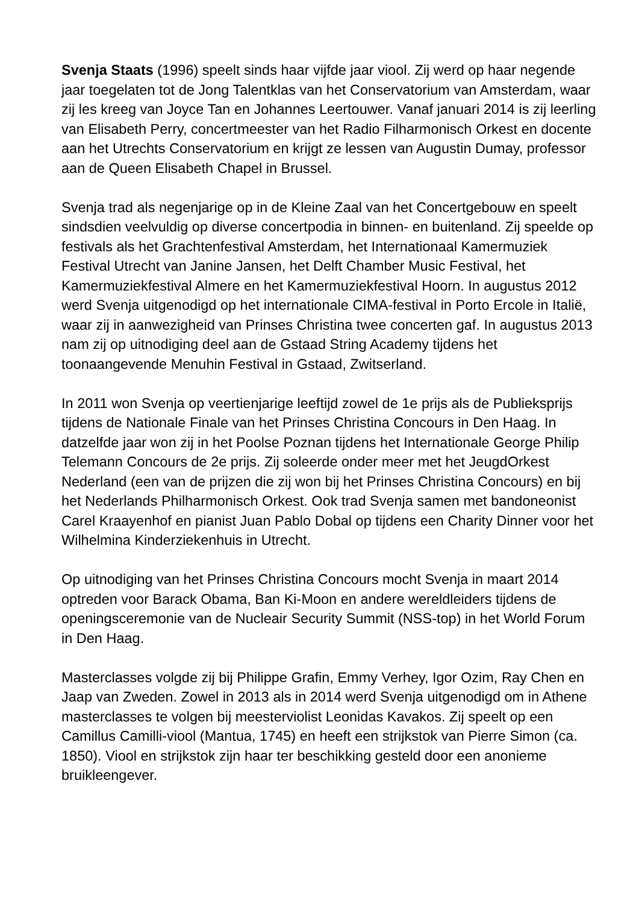Svenja Staats (1996) speelt sinds haar vijfde jaar viool. Zij werd op haar negende jaar toegelaten tot de Jong Talentklas van het Conservatorium van Amsterdam, waar zij les kreeg van Joyce Tan en Johannes Leertouwer. Vanaf januari 2014 is zij leerling van Elisabeth Perry, concertmeester van het Radio Filharmonisch Orkest en docente aan het Utrechts Conservatorium en krijgt ze lessen van Augustin Dumay, professor aan de Queen Elisabeth Chapel in Brussel.
Svenja trad als negenjarige op in de Kleine Zaal van het Concertgebouw en speelt sindsdien veelvuldig op diverse concertpodia in binnen- en buitenland. Zij speelde op festivals als het Grachtenfestival Amsterdam, het Internationaal Kamermuziek Festival Utrecht van Janine Jansen, het Delft Chamber Music Festival, het Kamermuziekfestival Almere en het Kamermuziekfestival Hoorn. In augustus 2012 werd Svenja uitgenodigd op het internationale CIMA-festival in Porto Ercole in Italië, waar zij in aanwezigheid van Prinses Christina twee concerten gaf. In augustus 2013 nam zij op uitnodiging deel aan de Gstaad String Academy tijdens het toonaangevende Menuhin Festival in Gstaad, Zwitserland.
In 2011 won Svenja op veertienjarige leeftijd zowel de 1e prijs als de Publieksprijs tijdens de Nationale Finale van het Prinses Christina Concours in Den Haag. In datzelfde jaar won zij in het Poolse Poznan tijdens het Internationale George Philip Telemann Concours de 2e prijs. Zij soleerde onder meer met het JeugdOrkest Nederland (een van de prijzen die zij won bij het Prinses Christina Concours) en bij het Nederlands Philharmonisch Orkest. Ook trad Svenja samen met bandoneonist Carel Kraayenhof en pianist Juan Pablo Dobal op tijdens een Charity Dinner voor het Wilhelmina Kinderziekenhuis in Utrecht.
Op uitnodiging van het Prinses Christina Concours mocht Svenja in maart 2014 optreden voor Barack Obama, Ban Ki-Moon en andere wereldleiders tijdens de openingsceremonie van de Nucleair Security Summit (NSS-top) in het World Forum in Den Haag.
Masterclasses volgde zij bij Philippe Grafin, Emmy Verhey, Igor Ozim, Ray Chen en Jaap van Zweden. Zowel in 2013 als in 2014 werd Svenja uitgenodigd om in Athene masterclasses te volgen bij meesterviolist Leonidas Kavakos. Zij speelt op een Camillus Camilli-viool (Mantua, 1745) en heeft een strijkstok van Pierre Simon (ca. 1850). Viool en strijkstok zijn haar ter beschikking gesteld door een anonieme bruikleengever.